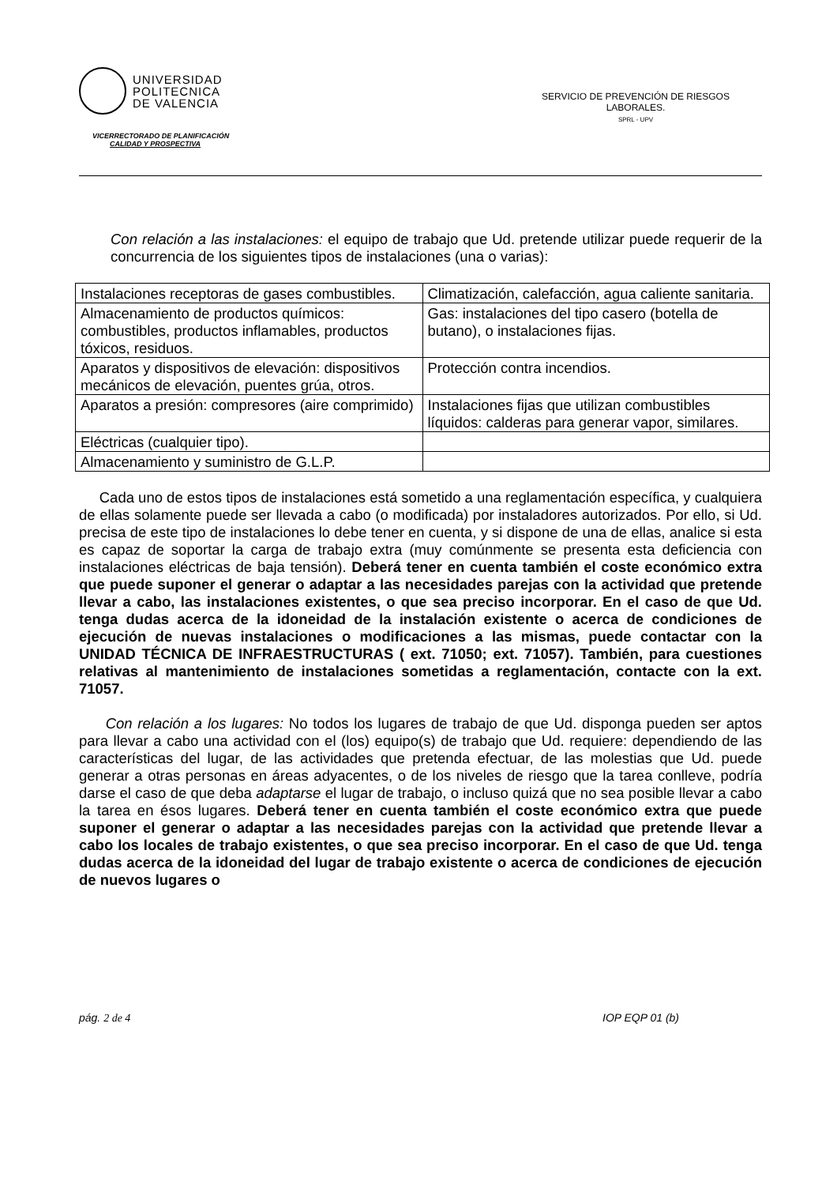UNIVERSIDAD
POLITECNICA
DE VALENCIA
VICERRECTORADO DE PLANIFICACIÓN
CALIDAD Y PROSPECTIVA
SERVICIO DE PREVENCIÓN DE RIESGOS
LABORALES.
SPRL - UPV
Con relación a las instalaciones: el equipo de trabajo que Ud. pretende utilizar puede requerir de la concurrencia de los siguientes tipos de instalaciones (una o varias):
| Instalaciones receptoras de gases combustibles. | Climatización, calefacción, agua caliente sanitaria. |
| Almacenamiento de productos químicos: combustibles, productos inflamables, productos tóxicos, residuos. | Gas: instalaciones del tipo casero (botella de butano), o instalaciones fijas. |
| Aparatos y dispositivos de elevación: dispositivos mecánicos de elevación, puentes grúa, otros. | Protección contra incendios. |
| Aparatos a presión: compresores (aire comprimido) | Instalaciones fijas que utilizan combustibles líquidos: calderas para generar vapor, similares. |
| Eléctricas (cualquier tipo). | |
| Almacenamiento y suministro de G.L.P. | |
Cada uno de estos tipos de instalaciones está sometido a una reglamentación específica, y cualquiera de ellas solamente puede ser llevada a cabo (o modificada) por instaladores autorizados. Por ello, si Ud. precisa de este tipo de instalaciones lo debe tener en cuenta, y si dispone de una de ellas, analice si esta es capaz de soportar la carga de trabajo extra (muy comúnmente se presenta esta deficiencia con instalaciones eléctricas de baja tensión). Deberá tener en cuenta también el coste económico extra que puede suponer el generar o adaptar a las necesidades parejas con la actividad que pretende llevar a cabo, las instalaciones existentes, o que sea preciso incorporar. En el caso de que Ud. tenga dudas acerca de la idoneidad de la instalación existente o acerca de condiciones de ejecución de nuevas instalaciones o modificaciones a las mismas, puede contactar con la UNIDAD TÉCNICA DE INFRAESTRUCTURAS ( ext. 71050; ext. 71057). También, para cuestiones relativas al mantenimiento de instalaciones sometidas a reglamentación, contacte con la ext. 71057.
Con relación a los lugares: No todos los lugares de trabajo de que Ud. disponga pueden ser aptos para llevar a cabo una actividad con el (los) equipo(s) de trabajo que Ud. requiere: dependiendo de las características del lugar, de las actividades que pretenda efectuar, de las molestias que Ud. puede generar a otras personas en áreas adyacentes, o de los niveles de riesgo que la tarea conlleve, podría darse el caso de que deba adaptarse el lugar de trabajo, o incluso quizá que no sea posible llevar a cabo la tarea en ésos lugares. Deberá tener en cuenta también el coste económico extra que puede suponer el generar o adaptar a las necesidades parejas con la actividad que pretende llevar a cabo los locales de trabajo existentes, o que sea preciso incorporar. En el caso de que Ud. tenga dudas acerca de la idoneidad del lugar de trabajo existente o acerca de condiciones de ejecución de nuevos lugares o
pág. 2 de 4 IOP EQP 01 (b)